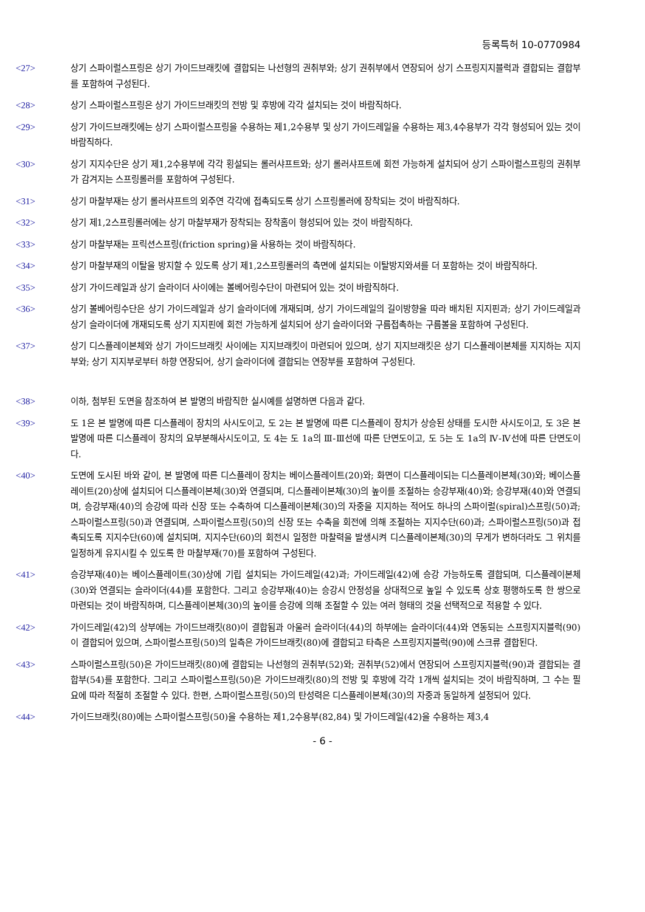등록특허 10-0770984
<27> 상기 스파이럴스프링은 상기 가이드브래킷에 결합되는 나선형의 권취부와; 상기 권취부에서 연장되어 상기 스프링지지블럭과 결합되는 결합부를 포함하여 구성된다.
<28> 상기 스파이럴스프링은 상기 가이드브래킷의 전방 및 후방에 각각 설치되는 것이 바람직하다.
<29> 상기 가이드브래킷에는 상기 스파이럴스프링을 수용하는 제1,2수용부 및 상기 가이드레일을 수용하는 제3,4수용부가 각각 형성되어 있는 것이 바람직하다.
<30> 상기 지지수단은 상기 제1,2수용부에 각각 횡설되는 롤러샤프트와; 상기 롤러샤프트에 회전 가능하게 설치되어 상기 스파이럴스프링의 권취부가 감겨지는 스프링롤러를 포함하여 구성된다.
<31> 상기 마찰부재는 상기 롤러샤프트의 외주연 각각에 접촉되도록 상기 스프링롤러에 장착되는 것이 바람직하다.
<32> 상기 제1,2스프링롤러에는 상기 마찰부재가 장착되는 장착홈이 형성되어 있는 것이 바람직하다.
<33> 상기 마찰부재는 프릭션스프링(friction spring)을 사용하는 것이 바람직하다.
<34> 상기 마찰부재의 이탈을 방지할 수 있도록 상기 제1,2스프링롤러의 측면에 설치되는 이탈방지와셔를 더 포함하는 것이 바람직하다.
<35> 상기 가이드레일과 상기 슬라이더 사이에는 볼베어링수단이 마련되어 있는 것이 바람직하다.
<36> 상기 볼베어링수단은 상기 가이드레일과 상기 슬라이더에 개재되며, 상기 가이드레일의 길이방향을 따라 배치된 지지핀과; 상기 가이드레일과 상기 슬라이더에 개재되도록 상기 지지핀에 회전 가능하게 설치되어 상기 슬라이더와 구름접촉하는 구름볼을 포함하여 구성된다.
<37> 상기 디스플레이본체와 상기 가이드브래킷 사이에는 지지브래킷이 마련되어 있으며, 상기 지지브래킷은 상기 디스플레이본체를 지지하는 지지부와; 상기 지지부로부터 하향 연장되어, 상기 슬라이더에 결합되는 연장부를 포함하여 구성된다.
<38> 이하, 첨부된 도면을 참조하여 본 발명의 바람직한 실시예를 설명하면 다음과 같다.
<39> 도 1은 본 발명에 따른 디스플레이 장치의 사시도이고, 도 2는 본 발명에 따른 디스플레이 장치가 상승된 상태를 도시한 사시도이고, 도 3은 본 발명에 따른 디스플레이 장치의 요부분해사시도이고, 도 4는 도 1a의 Ⅲ-Ⅲ선에 따른 단면도이고, 도 5는 도 1a의 Ⅳ-Ⅳ선에 따른 단면도이다.
<40> 도면에 도시된 바와 같이, 본 발명에 따른 디스플레이 장치는 베이스플레이트(20)와; 화면이 디스플레이되는 디스플레이본체(30)와; 베이스플레이트(20)상에 설치되어 디스플레이본체(30)와 연결되며, 디스플레이본체(30)의 높이를 조절하는 승강부재(40)와; 승강부재(40)와 연결되며, 승강부재(40)의 승강에 따라 신장 또는 수축하여 디스플레이본체(30)의 자중을 지지하는 적어도 하나의 스파이럴(spiral)스프링(50)과; 스파이럴스프링(50)과 연결되며, 스파이럴스프링(50)의 신장 또는 수축을 회전에 의해 조절하는 지지수단(60)과; 스파이럴스프링(50)과 접촉되도록 지지수단(60)에 설치되며, 지지수단(60)의 회전시 일정한 마찰력을 발생시켜 디스플레이본체(30)의 무게가 변하더라도 그 위치를 일정하게 유지시킬 수 있도록 한 마찰부재(70)를 포함하여 구성된다.
<41> 승강부재(40)는 베이스플레이트(30)상에 기립 설치되는 가이드레일(42)과; 가이드레일(42)에 승강 가능하도록 결합되며, 디스플레이본체(30)와 연결되는 슬라이더(44)를 포함한다. 그리고 승강부재(40)는 승강시 안정성을 상대적으로 높일 수 있도록 상호 평행하도록 한 쌍으로 마련되는 것이 바람직하며, 디스플레이본체(30)의 높이를 승강에 의해 조절할 수 있는 여러 형태의 것을 선택적으로 적용할 수 있다.
<42> 가이드레일(42)의 상부에는 가이드브래킷(80)이 결합됨과 아울러 슬라이더(44)의 하부에는 슬라이더(44)와 연동되는 스프링지지블럭(90)이 결합되어 있으며, 스파이럴스프링(50)의 일측은 가이드브래킷(80)에 결합되고 타측은 스프링지지블럭(90)에 스크류 결합된다.
<43> 스파이럴스프링(50)은 가이드브래킷(80)에 결합되는 나선형의 권취부(52)와; 권취부(52)에서 연장되어 스프링지지블럭(90)과 결합되는 결합부(54)를 포함한다. 그리고 스파이럴스프링(50)은 가이드브래킷(80)의 전방 및 후방에 각각 1개씩 설치되는 것이 바람직하며, 그 수는 필요에 따라 적절히 조절할 수 있다. 한편, 스파이럴스프링(50)의 탄성력은 디스플레이본체(30)의 자중과 동일하게 설정되어 있다.
<44> 가이드브래킷(80)에는 스파이럴스프링(50)을 수용하는 제1,2수용부(82,84) 및 가이드레일(42)을 수용하는 제3,4
- 6 -